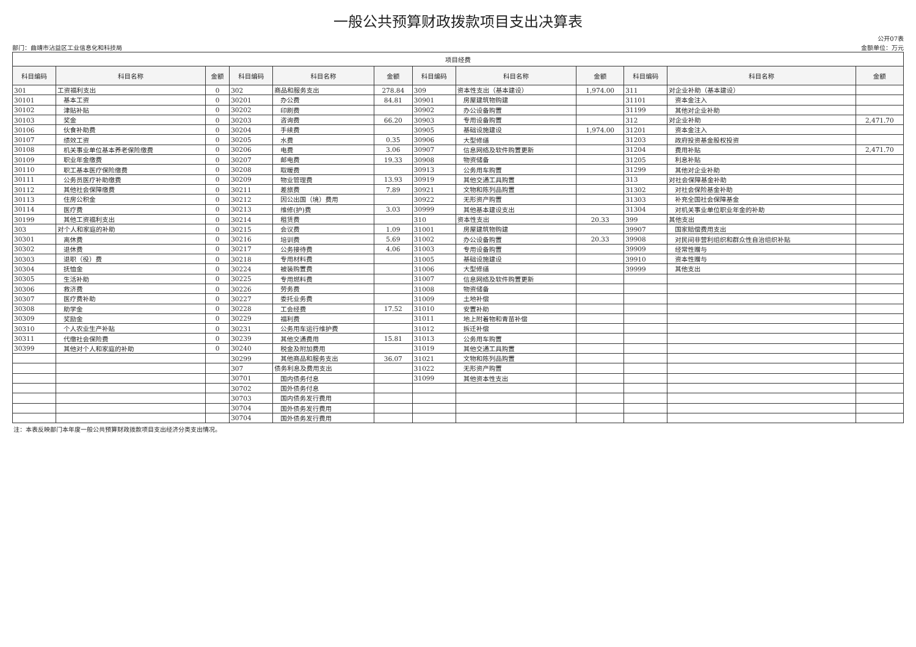一般公共预算财政拨款项目支出决算表
部门：曲靖市沾益区工业信息化和科技局
公开07表
金额单位：万元
| 项目经费 | | | | | | | | | | | |
| --- | --- | --- | --- | --- | --- | --- | --- | --- | --- | --- | --- |
| 科目编码 | 科目名称 | 金额 | 科目编码 | 科目名称 | 金额 | 科目编码 | 科目名称 | 金额 | 科目编码 | 科目名称 | 金额 |
| 301 | 工资福利支出 | 0 | 302 | 商品和服务支出 | 278.84 | 309 | 资本性支出（基本建设） | 1,974.00 | 311 | 对企业补助（基本建设） | |
| 30101 | 基本工资 | 0 | 30201 | 办公费 | 84.81 | 30901 | 房屋建筑物购建 | | 31101 | 资本金注入 | |
| 30102 | 津贴补贴 | 0 | 30202 | 印刷费 | | 30902 | 办公设备购置 | | 31199 | 其他对企业补助 | |
| 30103 | 奖金 | 0 | 30203 | 咨询费 | 66.20 | 30903 | 专用设备购置 | | 312 | 对企业补助 | 2,471.70 |
| 30106 | 伙食补助费 | 0 | 30204 | 手续费 | | 30905 | 基础设施建设 | 1,974.00 | 31201 | 资本金注入 | |
| 30107 | 绩效工资 | 0 | 30205 | 水费 | 0.35 | 30906 | 大型修缮 | | 31203 | 政府投资基金股权投资 | |
| 30108 | 机关事业单位基本养老保险缴费 | 0 | 30206 | 电费 | 3.06 | 30907 | 信息网络及软件购置更新 | | 31204 | 费用补贴 | 2,471.70 |
| 30109 | 职业年金缴费 | 0 | 30207 | 邮电费 | 19.33 | 30908 | 物资储备 | | 31205 | 利息补贴 | |
| 30110 | 职工基本医疗保险缴费 | 0 | 30208 | 取暖费 | | 30913 | 公务用车购置 | | 31299 | 其他对企业补助 | |
| 30111 | 公务员医疗补助缴费 | 0 | 30209 | 物业管理费 | 13.93 | 30919 | 其他交通工具购置 | | 313 | 对社会保障基金补助 | |
| 30112 | 其他社会保障缴费 | 0 | 30211 | 差旅费 | 7.89 | 30921 | 文物和陈列品购置 | | 31302 | 对社会保险基金补助 | |
| 30113 | 住房公积金 | 0 | 30212 | 因公出国（境）费用 | | 30922 | 无形资产购置 | | 31303 | 补充全国社会保障基金 | |
| 30114 | 医疗费 | 0 | 30213 | 维修(护)费 | 3.03 | 30999 | 其他基本建设支出 | | 31304 | 对机关事业单位职业年金的补助 | |
| 30199 | 其他工资福利支出 | 0 | 30214 | 租赁费 | | 310 | 资本性支出 | 20.33 | 399 | 其他支出 | |
| 303 | 对个人和家庭的补助 | 0 | 30215 | 会议费 | 1.09 | 31001 | 房屋建筑物购建 | | 39907 | 国家赔偿费用支出 | |
| 30301 | 离休费 | 0 | 30216 | 培训费 | 5.69 | 31002 | 办公设备购置 | 20.33 | 39908 | 对民间非营利组织和群众性自治组织补贴 | |
| 30302 | 退休费 | 0 | 30217 | 公务接待费 | 4.06 | 31003 | 专用设备购置 | | 39909 | 经常性赠与 | |
| 30303 | 退职（役）费 | 0 | 30218 | 专用材料费 | | 31005 | 基础设施建设 | | 39910 | 资本性赠与 | |
| 30304 | 抚恤金 | 0 | 30224 | 被装购置费 | | 31006 | 大型修缮 | | 39999 | 其他支出 | |
| 30305 | 生活补助 | 0 | 30225 | 专用燃料费 | | 31007 | 信息网络及软件购置更新 | | | | |
| 30306 | 救济费 | 0 | 30226 | 劳务费 | | 31008 | 物资储备 | | | | |
| 30307 | 医疗费补助 | 0 | 30227 | 委托业务费 | | 31009 | 土地补偿 | | | | |
| 30308 | 助学金 | 0 | 30228 | 工会经费 | 17.52 | 31010 | 安置补助 | | | | |
| 30309 | 奖励金 | 0 | 30229 | 福利费 | | 31011 | 地上附着物和青苗补偿 | | | | |
| 30310 | 个人农业生产补贴 | 0 | 30231 | 公务用车运行维护费 | | 31012 | 拆迁补偿 | | | | |
| 30311 | 代缴社会保险费 | 0 | 30239 | 其他交通费用 | 15.81 | 31013 | 公务用车购置 | | | | |
| 30399 | 其他对个人和家庭的补助 | 0 | 30240 | 税金及附加费用 | | 31019 | 其他交通工具购置 | | | | |
| | | | 30299 | 其他商品和服务支出 | 36.07 | 31021 | 文物和陈列品购置 | | | | |
| | | | 307 | 债务利息及费用支出 | | 31022 | 无形资产购置 | | | | |
| | | | 30701 | 国内债务付息 | | 31099 | 其他资本性支出 | | | | |
| | | | 30702 | 国外债务付息 | | | | | | | |
| | | | 30703 | 国内债务发行费用 | | | | | | | |
| | | | 30704 | 国外债务发行费用 | | | | | | | |
| | | | 30704 | 国外债务发行费用 | | | | | | | |
注：本表反映部门本年度一般公共预算财政拨款项目支出经济分类支出情况。